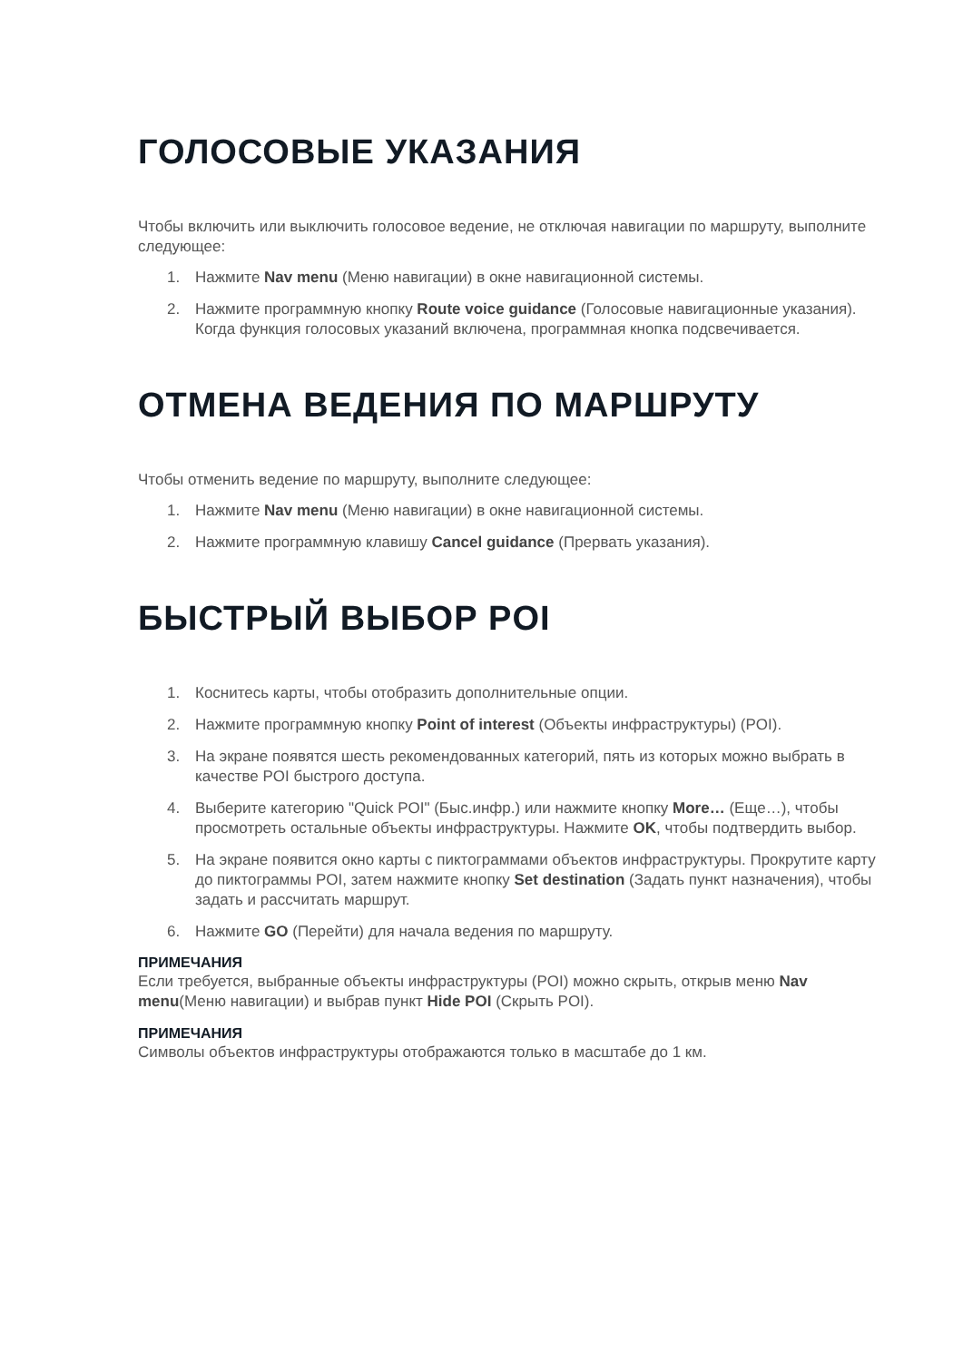ГОЛОСОВЫЕ УКАЗАНИЯ
Чтобы включить или выключить голосовое ведение, не отключая навигации по маршруту, выполните следующее:
1. Нажмите Nav menu (Меню навигации) в окне навигационной системы.
2. Нажмите программную кнопку Route voice guidance (Голосовые навигационные указания). Когда функция голосовых указаний включена, программная кнопка подсвечивается.
ОТМЕНА ВЕДЕНИЯ ПО МАРШРУТУ
Чтобы отменить ведение по маршруту, выполните следующее:
1. Нажмите Nav menu (Меню навигации) в окне навигационной системы.
2. Нажмите программную клавишу Cancel guidance (Прервать указания).
БЫСТРЫЙ ВЫБОР POI
1. Коснитесь карты, чтобы отобразить дополнительные опции.
2. Нажмите программную кнопку Point of interest (Объекты инфраструктуры) (POI).
3. На экране появятся шесть рекомендованных категорий, пять из которых можно выбрать в качестве POI быстрого доступа.
4. Выберите категорию "Quick POI" (Быс.инфр.) или нажмите кнопку More… (Еще…), чтобы просмотреть остальные объекты инфраструктуры. Нажмите OK, чтобы подтвердить выбор.
5. На экране появится окно карты с пиктограммами объектов инфраструктуры. Прокрутите карту до пиктограммы POI, затем нажмите кнопку Set destination (Задать пункт назначения), чтобы задать и рассчитать маршрут.
6. Нажмите GO (Перейти) для начала ведения по маршруту.
ПРИМЕЧАНИЯ
Если требуется, выбранные объекты инфраструктуры (POI) можно скрыть, открыв меню Nav menu(Меню навигации) и выбрав пункт Hide POI (Скрыть POI).
ПРИМЕЧАНИЯ
Символы объектов инфраструктуры отображаются только в масштабе до 1 км.